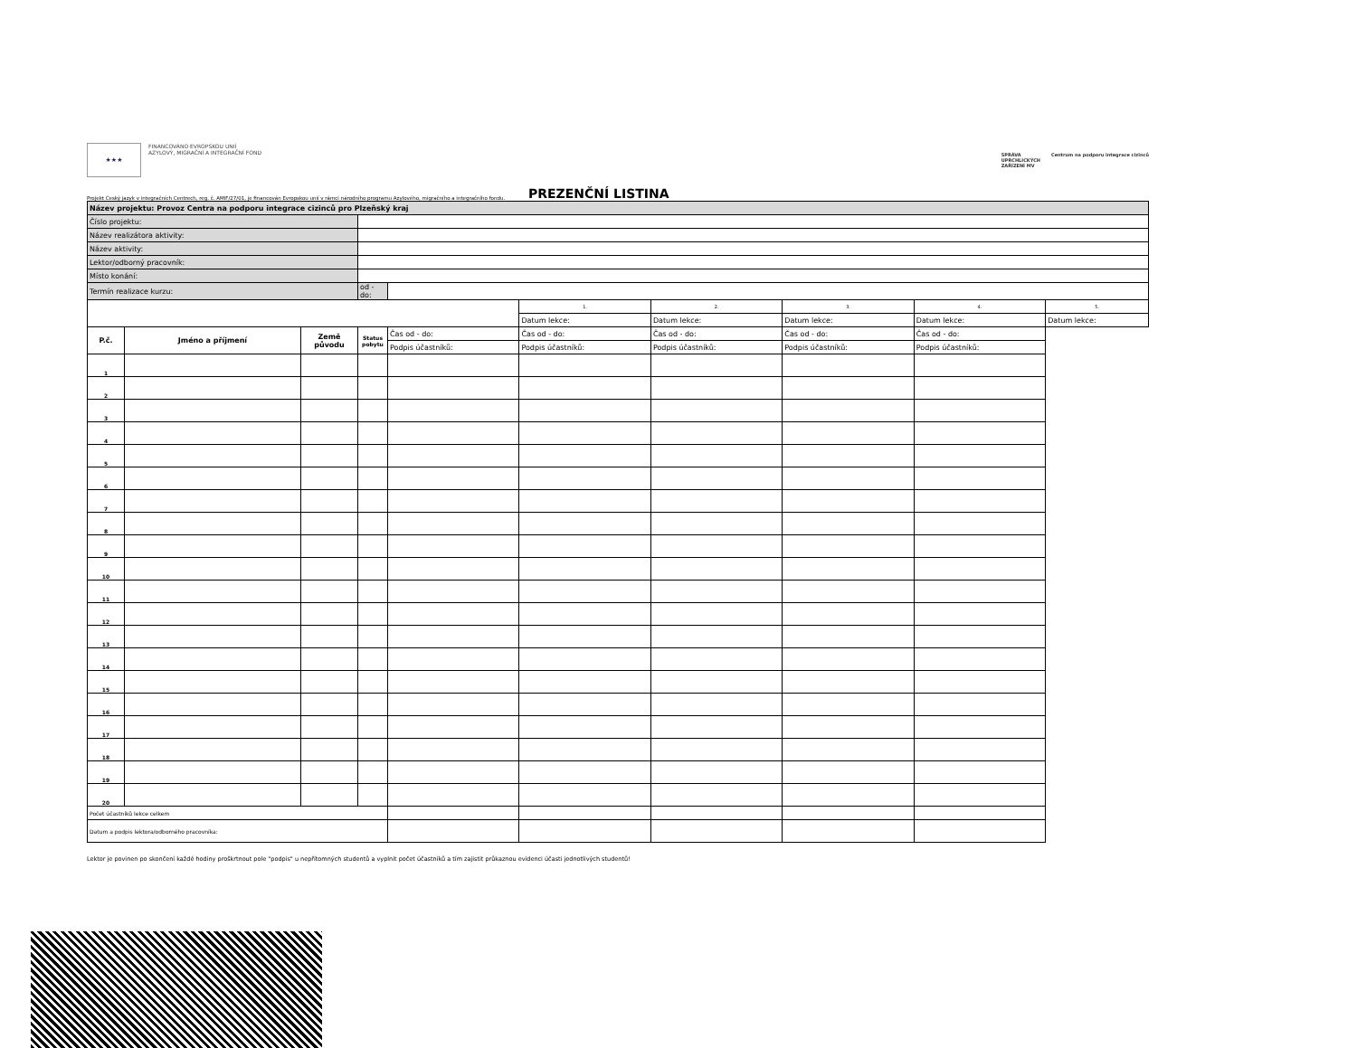★★★
FINANCOVÁNO EVROPSKOU UNIÍ
AZYLOVÝ, MIGRAČNÍ A INTEGRAČNÍ FOND
SPRÁVA
UPRCHLICKÝCH
ZAŘÍZENÍ MV
Centrum na podporu integrace cizinců
Projekt Český jazyk v integračních Centrech, reg. č. AMIF/27/01, je financován Evropskou unií v rámci národního programu Azylového, migračního a integračního fondu.
PREZENČNÍ LISTINA
| Název projektu: Provoz Centra na podporu integrace cizinců pro Plzeňský kraj | | | | | | | | | |
| Číslo projektu: | | | | | | | | | |
| Název realizátora aktivity: | | | | | | | | | |
| Název aktivity: | | | | | | | | | |
| Lektor/odborný pracovník: | | | | | | | | | |
| Místo konání: | | | | | | | | | |
| Termín realizace kurzu: | | | od - do: | | | | | | |
| | | | | | 1. | 2. | 3. | 4. | 5. |
| | | | | | Datum lekce: | Datum lekce: | Datum lekce: | Datum lekce: | Datum lekce: |
| P.č. | Jméno a příjmení | Země původu | Status pobytu | | Čas od - do: | Čas od - do: | Čas od - do: | Čas od - do: | Čas od - do: |
| | | | | Podpis účastníků: | Podpis účastníků: | Podpis účastníků: | Podpis účastníků: | Podpis účastníků: | |
| 1 | | | | | | | | | |
| 2 | | | | | | | | | |
| 3 | | | | | | | | | |
| 4 | | | | | | | | | |
| 5 | | | | | | | | | |
| 6 | | | | | | | | | |
| 7 | | | | | | | | | |
| 8 | | | | | | | | | |
| 9 | | | | | | | | | |
| 10 | | | | | | | | | |
| 11 | | | | | | | | | |
| 12 | | | | | | | | | |
| 13 | | | | | | | | | |
| 14 | | | | | | | | | |
| 15 | | | | | | | | | |
| 16 | | | | | | | | | |
| 17 | | | | | | | | | |
| 18 | | | | | | | | | |
| 19 | | | | | | | | | |
| 20 | | | | | | | | | |
| Počet účastníků lekce celkem | | | | | | | | | |
| Datum a podpis lektora/odborného pracovníka: | | | | | | | | | |
Lektor je povinen po skončení každé hodiny proškrtnout pole "podpis" u nepřítomných studentů a vyplnit počet účastníků a tím zajistit průkaznou evidenci účasti jednotlivých studentů!